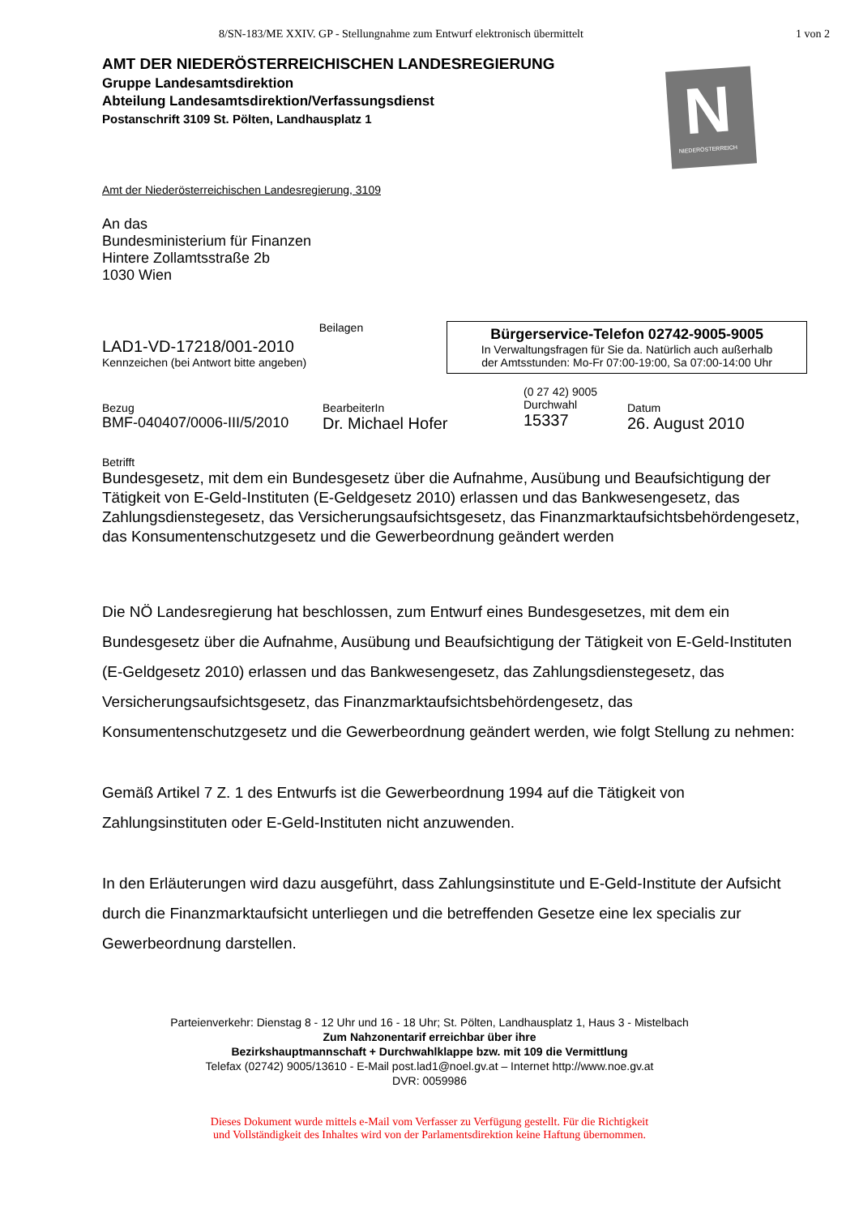8/SN-183/ME XXIV. GP - Stellungnahme zum Entwurf elektronisch übermittelt
1 von 2
N NIEDERÖSTERREICH
AMT DER NIEDERÖSTERREICHISCHEN LANDESREGIERUNG
Gruppe Landesamtsdirektion
Abteilung Landesamtsdirektion/Verfassungsdienst
Postanschrift 3109 St. Pölten, Landhausplatz 1
Amt der Niederösterreichischen Landesregierung, 3109
An das
Bundesministerium für Finanzen
Hintere Zollamtsstraße 2b
1030 Wien
LAD1-VD-17218/001-2010
Kennzeichen (bei Antwort bitte angeben)
Beilagen
Bürgerservice-Telefon 02742-9005-9005
In Verwaltungsfragen für Sie da. Natürlich auch außerhalb
der Amtsstunden: Mo-Fr 07:00-19:00, Sa 07:00-14:00 Uhr
Bezug
BMF-040407/0006-III/5/2010
BearbeiterIn
Dr. Michael Hofer
(0 27 42) 9005
Durchwahl
15337
Datum
26. August 2010
Betrifft
Bundesgesetz, mit dem ein Bundesgesetz über die Aufnahme, Ausübung und Beaufsichtigung der Tätigkeit von E-Geld-Instituten (E-Geldgesetz 2010) erlassen und das Bankwesengesetz, das Zahlungsdienstegesetz, das Versicherungsaufsichtsgesetz, das Finanzmarktaufsichtsbehördengesetz, das Konsumentenschutzgesetz und die Gewerbeordnung geändert werden
Die NÖ Landesregierung hat beschlossen, zum Entwurf eines Bundesgesetzes, mit dem ein Bundesgesetz über die Aufnahme, Ausübung und Beaufsichtigung der Tätigkeit von E-Geld-Instituten (E-Geldgesetz 2010) erlassen und das Bankwesengesetz, das Zahlungsdienstegesetz, das Versicherungsaufsichtsgesetz, das Finanzmarktaufsichtsbehördengesetz, das Konsumentenschutzgesetz und die Gewerbeordnung geändert werden, wie folgt Stellung zu nehmen:
Gemäß Artikel 7 Z. 1 des Entwurfs ist die Gewerbeordnung 1994 auf die Tätigkeit von Zahlungsinstituten oder E-Geld-Instituten nicht anzuwenden.
In den Erläuterungen wird dazu ausgeführt, dass Zahlungsinstitute und E-Geld-Institute der Aufsicht durch die Finanzmarktaufsicht unterliegen und die betreffenden Gesetze eine lex specialis zur Gewerbeordnung darstellen.
Parteienverkehr: Dienstag 8 - 12 Uhr und 16 - 18 Uhr; St. Pölten, Landhausplatz 1, Haus 3 - Mistelbach
Zum Nahzonentarif erreichbar über ihre
Bezirkshauptmannschaft + Durchwahlklappe bzw. mit 109 die Vermittlung
Telefax (02742) 9005/13610 - E-Mail post.lad1@noel.gv.at – Internet http://www.noe.gv.at
DVR: 0059986
Dieses Dokument wurde mittels e-Mail vom Verfasser zu Verfügung gestellt. Für die Richtigkeit
und Vollständigkeit des Inhaltes wird von der Parlamentsdirektion keine Haftung übernommen.